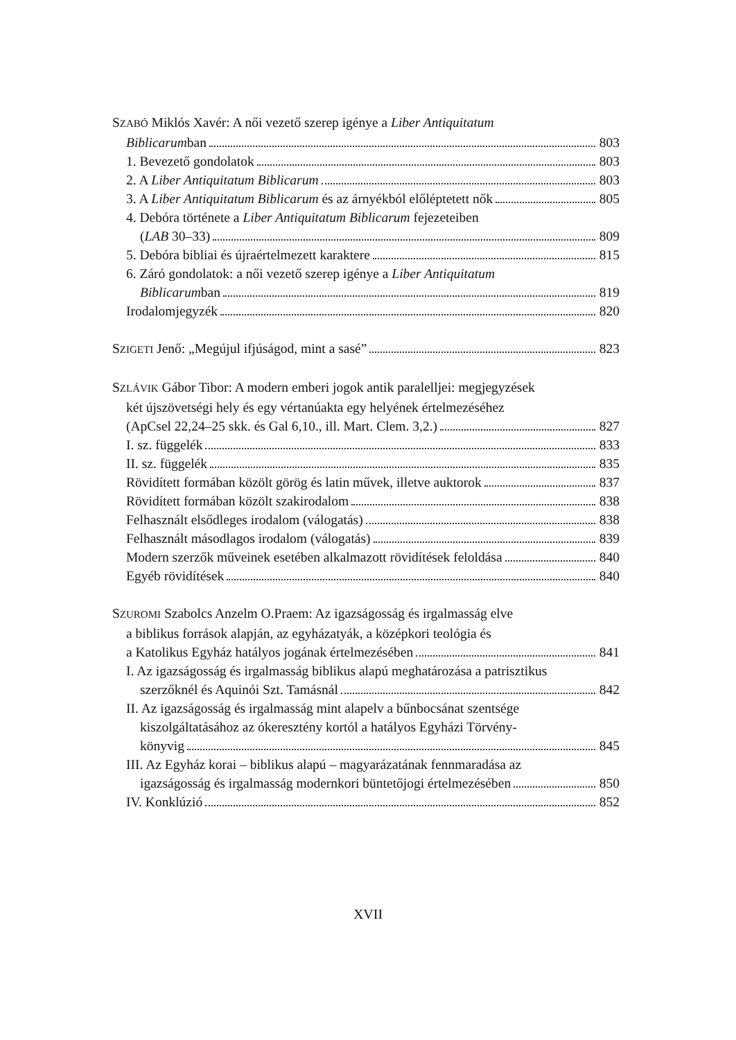SZABÓ Miklós Xavér: A női vezető szerep igénye a Liber Antiquitatum
Biblicarumban 803
1. Bevezető gondolatok 803
2. A Liber Antiquitatum Biblicarum 803
3. A Liber Antiquitatum Biblicarum és az árnyékból előléptetett nők 805
4. Debóra története a Liber Antiquitatum Biblicarum fejezeteiben
(LAB 30–33) 809
5. Debóra bibliai és újraértelmezett karaktere 815
6. Záró gondolatok: a női vezető szerep igénye a Liber Antiquitatum
Biblicarumban 819
Irodalomjegyzék 820
SZIGETI Jenő: „Megújul ifjúságod, mint a sasé” 823
SZLÁVIK Gábor Tibor: A modern emberi jogok antik paralelljei: megjegyzések
két újszövetségi hely és egy vértanúakta egy helyének értelmezéséhez
(ApCsel 22,24–25 skk. és Gal 6,10., ill. Mart. Clem. 3,2.) 827
I. sz. függelék 833
II. sz. függelék 835
Rövidített formában közölt görög és latin művek, illetve auktorok 837
Rövidített formában közölt szakirodalom 838
Felhasznált elsődleges irodalom (válogatás) 838
Felhasznált másodlagos irodalom (válogatás) 839
Modern szerzők műveinek esetében alkalmazott rövidítések feloldása 840
Egyéb rövidítések 840
SZUROMI Szabolcs Anzelm O.Praem: Az igazságosság és irgalmasság elve
a biblikus források alapján, az egyházatyák, a középkori teológia és
a Katolikus Egyház hatályos jogának értelmezésében 841
I. Az igazságosság és irgalmasság biblikus alapú meghatározása a patrisztikus
szerzőknél és Aquinói Szt. Tamásnál 842
II. Az igazságosság és irgalmasság mint alapelv a bűnbocsánat szentsége
kiszolgáltatásához az ókeresztény kortól a hatályos Egyházi Törvény-
könyvig 845
III. Az Egyház korai – biblikus alapú – magyarázatának fennmaradása az
igazságosság és irgalmasság modernkori büntetőjogi értelmezésében 850
IV. Konklúzió 852
XVII